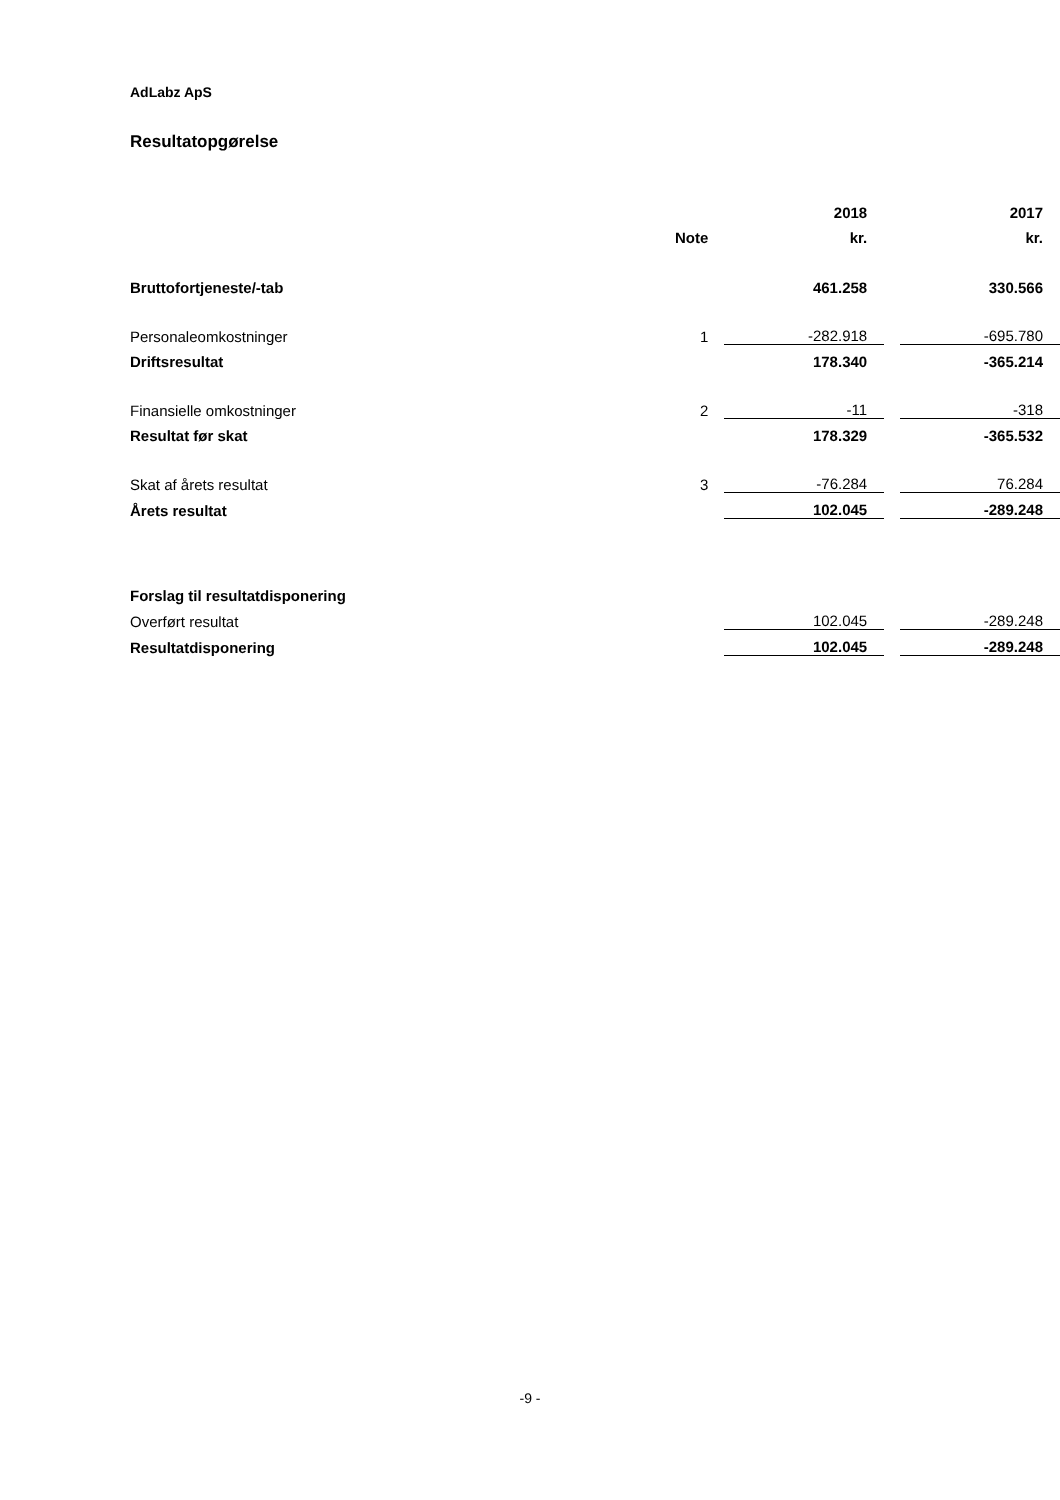AdLabz ApS
Resultatopgørelse
| | | | 2018 | | 2017 |
| --- | --- | --- | --- | --- | --- |
| | Note | | kr. | | kr. |
| Bruttofortjeneste/-tab | | | 461.258 | | 330.566 |
| Personaleomkostninger | 1 | | -282.918 | | -695.780 |
| Driftsresultat | | | 178.340 | | -365.214 |
| Finansielle omkostninger | 2 | | -11 | | -318 |
| Resultat før skat | | | 178.329 | | -365.532 |
| Skat af årets resultat | 3 | | -76.284 | | 76.284 |
| Årets resultat | | | 102.045 | | -289.248 |
| Forslag til resultatdisponering | | | | | |
| Overført resultat | | | 102.045 | | -289.248 |
| Resultatdisponering | | | 102.045 | | -289.248 |
-9 -